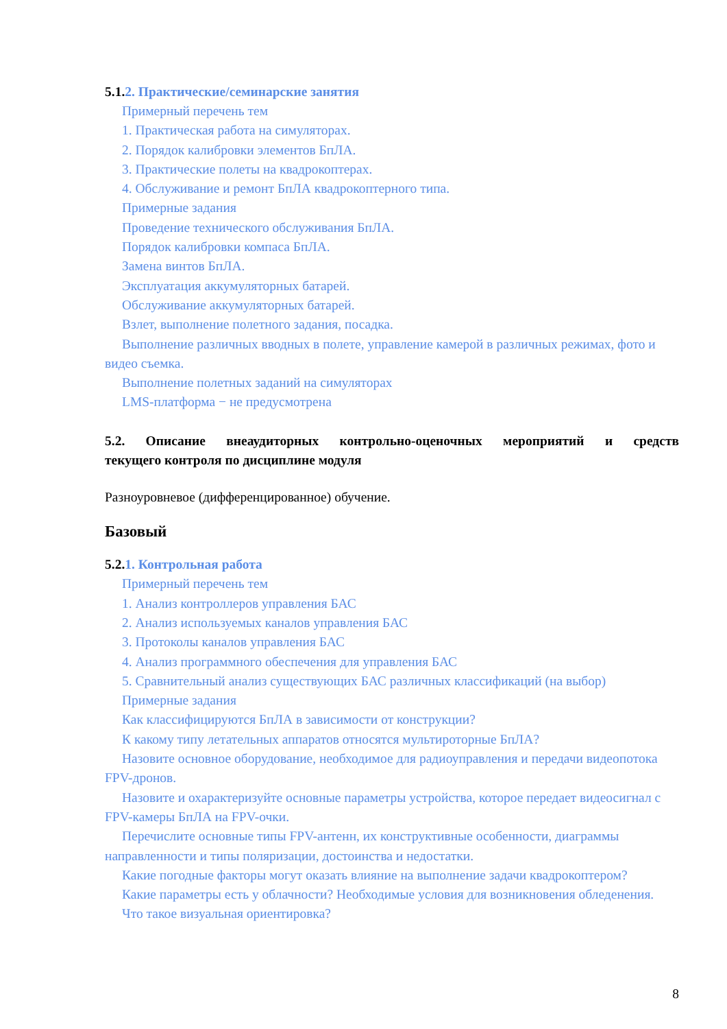5.1.2. Практические/семинарские занятия
Примерный перечень тем
1. Практическая работа на симуляторах.
2. Порядок калибровки элементов БпЛА.
3. Практические полеты на квадрокоптерах.
4. Обслуживание и ремонт БпЛА квадрокоптерного типа.
Примерные задания
Проведение технического обслуживания БпЛА.
Порядок калибровки компаса БпЛА.
Замена винтов БпЛА.
Эксплуатация аккумуляторных батарей.
Обслуживание аккумуляторных батарей.
Взлет, выполнение полетного задания, посадка.
Выполнение различных вводных в полете, управление камерой в различных режимах, фото и видео съемка.
Выполнение полетных заданий на симуляторах
LMS-платформа − не предусмотрена
5.2. Описание внеаудиторных контрольно-оценочных мероприятий и средств
текущего контроля по дисциплине модуля
Разноуровневое (дифференцированное) обучение.
Базовый
5.2.1. Контрольная работа
Примерный перечень тем
1. Анализ контроллеров управления БАС
2. Анализ используемых каналов управления БАС
3. Протоколы каналов управления БАС
4. Анализ программного обеспечения для управления БАС
5. Сравнительный анализ существующих БАС различных классификаций (на выбор)
Примерные задания
Как классифицируются БпЛА в зависимости от конструкции?
К какому типу летательных аппаратов относятся мультироторные БпЛА?
Назовите основное оборудование, необходимое для радиоуправления и передачи видеопотока FPV-дронов.
Назовите и охарактеризуйте основные параметры устройства, которое передает видеосигнал с FPV-камеры БпЛА на FPV-очки.
Перечислите основные типы FPV-антенн, их конструктивные особенности, диаграммы направленности и типы поляризации, достоинства и недостатки.
Какие погодные факторы могут оказать влияние на выполнение задачи квадрокоптером?
Какие параметры есть у облачности? Необходимые условия для возникновения обледенения.
Что такое визуальная ориентировка?
8